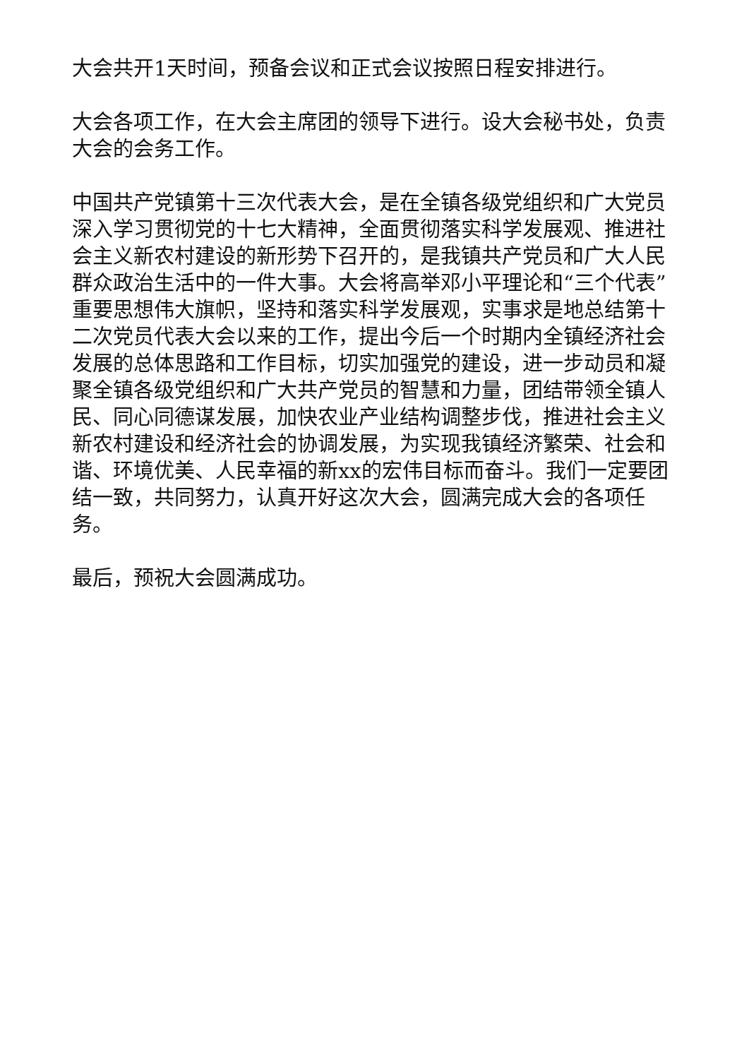大会共开1天时间，预备会议和正式会议按照日程安排进行。
大会各项工作，在大会主席团的领导下进行。设大会秘书处，负责大会的会务工作。
中国共产党镇第十三次代表大会，是在全镇各级党组织和广大党员深入学习贯彻党的十七大精神，全面贯彻落实科学发展观、推进社会主义新农村建设的新形势下召开的，是我镇共产党员和广大人民群众政治生活中的一件大事。大会将高举邓小平理论和“三个代表”重要思想伟大旗帜，坚持和落实科学发展观，实事求是地总结第十二次党员代表大会以来的工作，提出今后一个时期内全镇经济社会发展的总体思路和工作目标，切实加强党的建设，进一步动员和凝聚全镇各级党组织和广大共产党员的智慧和力量，团结带领全镇人民、同心同德谋发展，加快农业产业结构调整步伐，推进社会主义新农村建设和经济社会的协调发展，为实现我镇经济繁荣、社会和谐、环境优美、人民幸福的新xx的宏伟目标而奋斗。我们一定要团结一致，共同努力，认真开好这次大会，圆满完成大会的各项任务。
最后，预祝大会圆满成功。